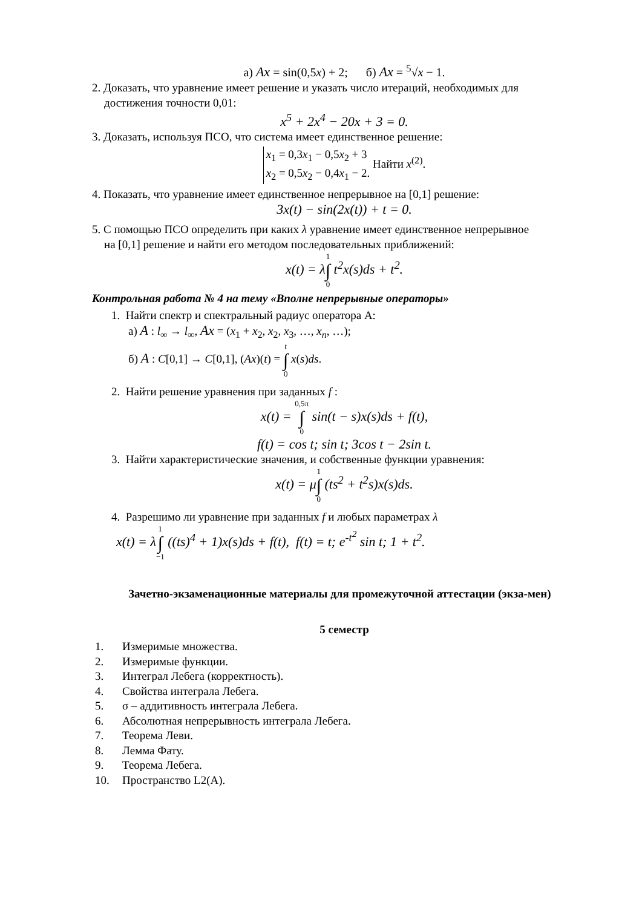а) Ax = sin(0,5x) + 2; б) Ax = <sup>5</sup>√x − 1.
2. Доказать, что уравнение имеет решение и указать число итераций, необходимых для
достижения точности 0,01:
x<sup>5</sup> + 2x<sup>4</sup> − 20x + 3 = 0.
3. Доказать, используя ПСО, что система имеет единственное решение:
x<sub>1</sub> = 0,3x<sub>1</sub> − 0,5x<sub>2</sub> + 3
x<sub>2</sub> = 0,5x<sub>2</sub> − 0,4x<sub>1</sub> − 2. Найти x<sup>(2)</sup>.
4. Показать, что уравнение имеет единственное непрерывное на [0,1] решение:
3x(t) − sin(2x(t)) + t = 0.
5. С помощью ПСО определить при каких λ уравнение имеет единственное непрерывное
на [0,1] решение и найти его методом последовательных приближений:
x(t) = λ1
∫
0 t<sup>2</sup>x(s)ds + t<sup>2</sup>.
Контрольная работа № 4 на тему «Вполне непрерывные операторы»
1. Найти спектр и спектральный радиус оператора А:
а) A : l<sub>∞</sub> → l<sub>∞</sub>, Ax = (x<sub>1</sub> + x<sub>2</sub>, x<sub>2</sub>, x<sub>3</sub>, …, x<sub>n</sub>, …);
б) A : C[0,1] → C[0,1], (Ax)(t) = t
∫
0 x(s)ds.
2. Найти решение уравнения при заданных f :
x(t) = 0,5π
∫
0 sin(t − s)x(s)ds + f(t),
f(t) = cos t; sin t; 3cos t − 2sin t.
3. Найти характеристические значения, и собственные функции уравнения:
x(t) = μ1
∫
0 (ts<sup>2</sup> + t<sup>2</sup>s)x(s)ds.
4. Разрешимо ли уравнение при заданных f и любых параметрах λ
x(t) = λ1
∫
−1 ((ts)<sup>4</sup> + 1)x(s)ds + f(t), f(t) = t; e<sup>-t<sup>2</sup></sup> sin t; 1 + t<sup>2</sup>.
Зачетно-экзаменационные материалы для промежуточной аттестации (экза-мен)
5 семестр
1. Измеримые множества.
2. Измеримые функции.
3. Интеграл Лебега (корректность).
4. Свойства интеграла Лебега.
5. σ – аддитивность интеграла Лебега.
6. Абсолютная непрерывность интеграла Лебега.
7. Теорема Леви.
8. Лемма Фату.
9. Теорема Лебега.
10. Пространство L2(A).